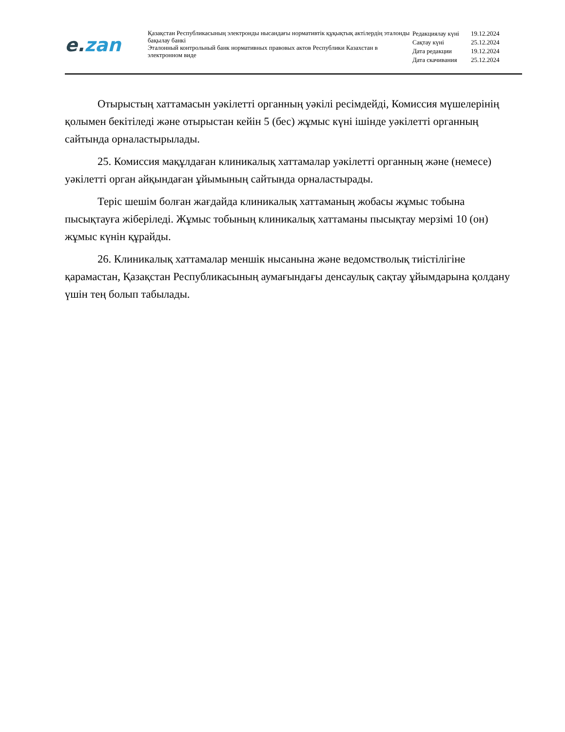e. zan
Қазақстан Республикасының электронды нысандағы нормативтік құқықтық актілердің эталонды бақылау банкі
Эталонный контрольный банк нормативных правовых актов Республики Казахстан в электронном виде
| Редакциялау күні | 19.12.2024 |
| Сақтау күні | 25.12.2024 |
| Дата редакции | 19.12.2024 |
| Дата скачивания | 25.12.2024 |
Отырыстың хаттамасын уәкілетті органның уәкілі ресімдейді, Комиссия мүшелерінің қолымен бекітіледі және отырыстан кейін 5 (бес) жұмыс күні ішінде уәкілетті органның сайтында орналастырылады.
25. Комиссия мақұлдаған клиникалық хаттамалар уәкілетті органның және (немесе) уәкілетті орган айқындаған ұйымының сайтында орналастырады.
Теріс шешім болған жағдайда клиникалық хаттаманың жобасы жұмыс тобына пысықтауға жіберіледі. Жұмыс тобының клиникалық хаттаманы пысықтау мерзімі 10 (он) жұмыс күнін құрайды.
26. Клиникалық хаттамалар меншік нысанына және ведомстволық тиістілігіне қарамастан, Қазақстан Республикасының аумағындағы денсаулық сақтау ұйымдарына қолдану үшін тең болып табылады.